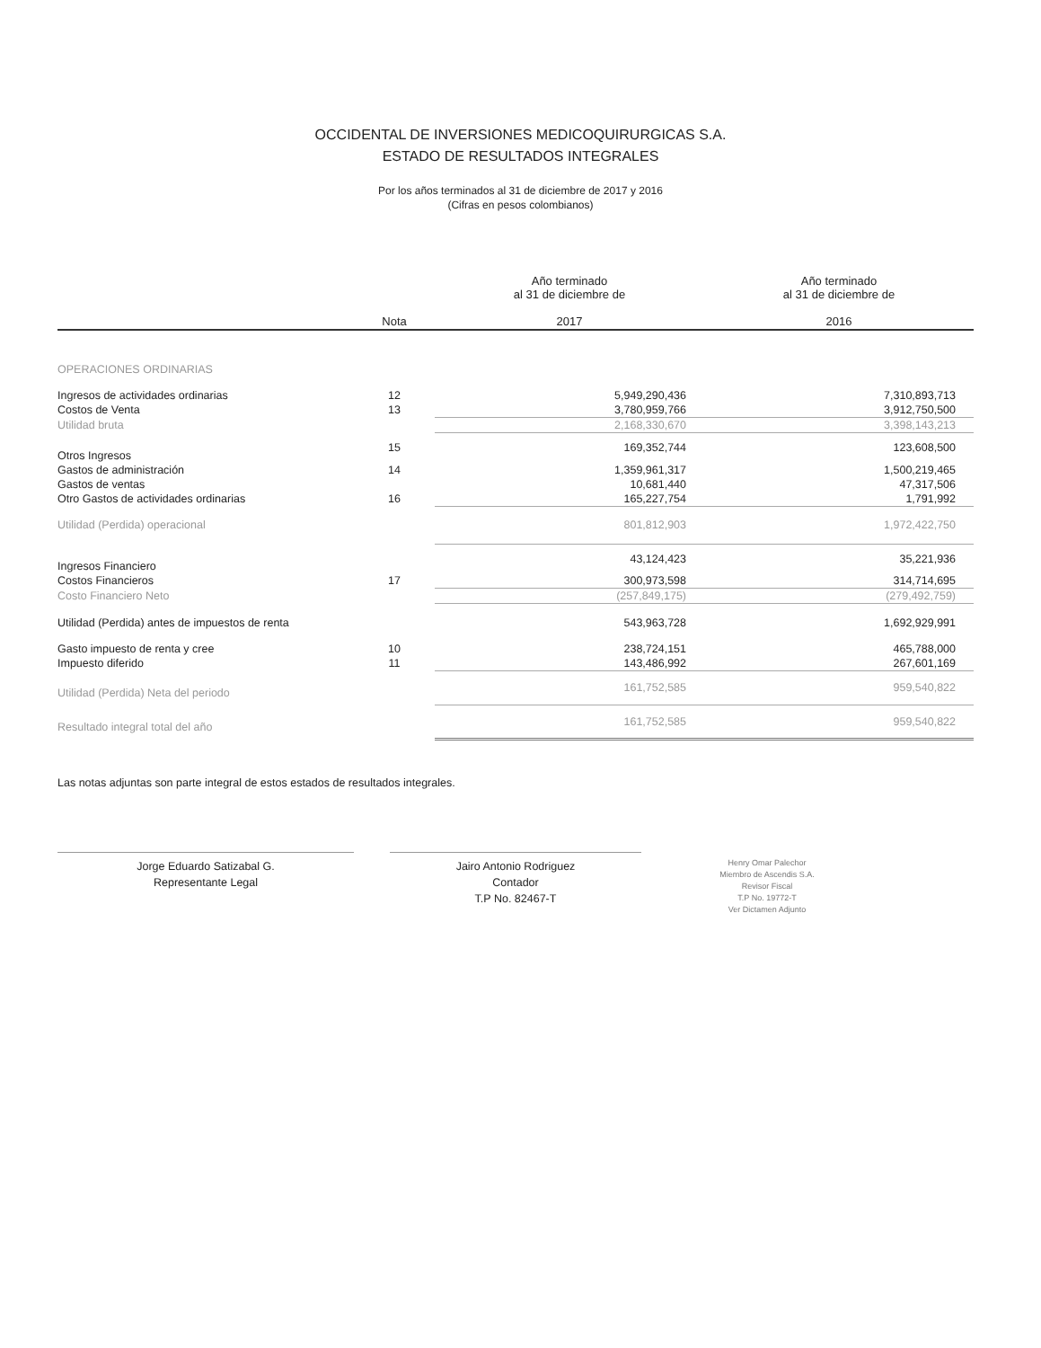OCCIDENTAL DE INVERSIONES MEDICOQUIRURGICAS S.A.
ESTADO DE RESULTADOS INTEGRALES
Por los años terminados al 31 de diciembre de 2017 y 2016
(Cifras en pesos colombianos)
| | Nota | Año terminado al 31 de diciembre de 2017 | Año terminado al 31 de diciembre de 2016 |
| --- | --- | --- | --- |
| OPERACIONES ORDINARIAS | | | |
| Ingresos de actividades ordinarias | 12 | 5,949,290,436 | 7,310,893,713 |
| Costos de Venta | 13 | 3,780,959,766 | 3,912,750,500 |
| Utilidad bruta | | 2,168,330,670 | 3,398,143,213 |
| Otros Ingresos | 15 | 169,352,744 | 123,608,500 |
| Gastos de administración | 14 | 1,359,961,317 | 1,500,219,465 |
| Gastos de ventas | | 10,681,440 | 47,317,506 |
| Otro Gastos de actividades ordinarias | 16 | 165,227,754 | 1,791,992 |
| Utilidad (Perdida) operacional | | 801,812,903 | 1,972,422,750 |
| Ingresos Financiero | | 43,124,423 | 35,221,936 |
| Costos Financieros | 17 | 300,973,598 | 314,714,695 |
| Costo Financiero Neto | | (257,849,175) | (279,492,759) |
| Utilidad (Perdida) antes de impuestos de renta | | 543,963,728 | 1,692,929,991 |
| Gasto impuesto de renta y cree | 10 | 238,724,151 | 465,788,000 |
| Impuesto diferido | 11 | 143,486,992 | 267,601,169 |
| Utilidad (Perdida) Neta del periodo | | 161,752,585 | 959,540,822 |
| Resultado integral total del año | | 161,752,585 | 959,540,822 |
Las notas adjuntas son parte integral de estos estados de resultados integrales.
Jorge Eduardo Satizabal G.
Representante Legal
Jairo Antonio Rodriguez
Contador
T.P No. 82467-T
Henry Omar Palechor
Miembro de Ascendis S.A.
Revisor Fiscal
T.P No. 19772-T
Ver Dictamen Adjunto